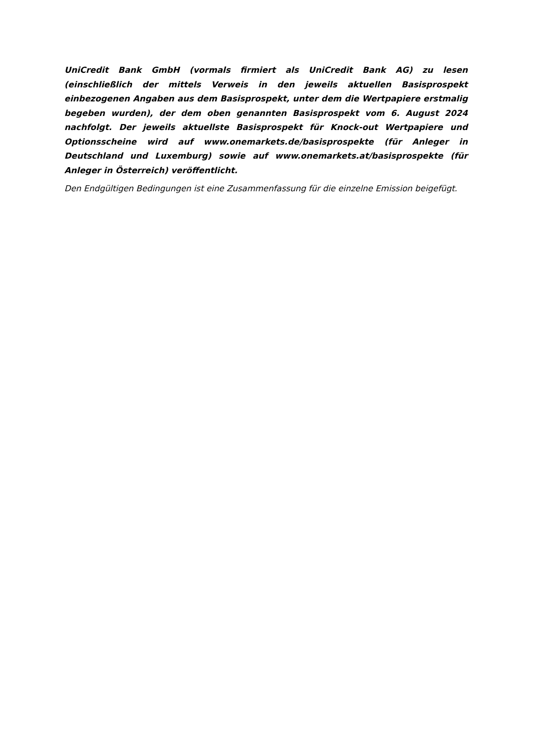UniCredit Bank GmbH (vormals firmiert als UniCredit Bank AG) zu lesen (einschließlich der mittels Verweis in den jeweils aktuellen Basisprospekt einbezogenen Angaben aus dem Basisprospekt, unter dem die Wertpapiere erstmalig begeben wurden), der dem oben genannten Basisprospekt vom 6. August 2024 nachfolgt. Der jeweils aktuellste Basisprospekt für Knock-out Wertpapiere und Optionsscheine wird auf www.onemarkets.de/basisprospekte (für Anleger in Deutschland und Luxemburg) sowie auf www.onemarkets.at/basisprospekte (für Anleger in Österreich) veröffentlicht.
Den Endgültigen Bedingungen ist eine Zusammenfassung für die einzelne Emission beigefügt.